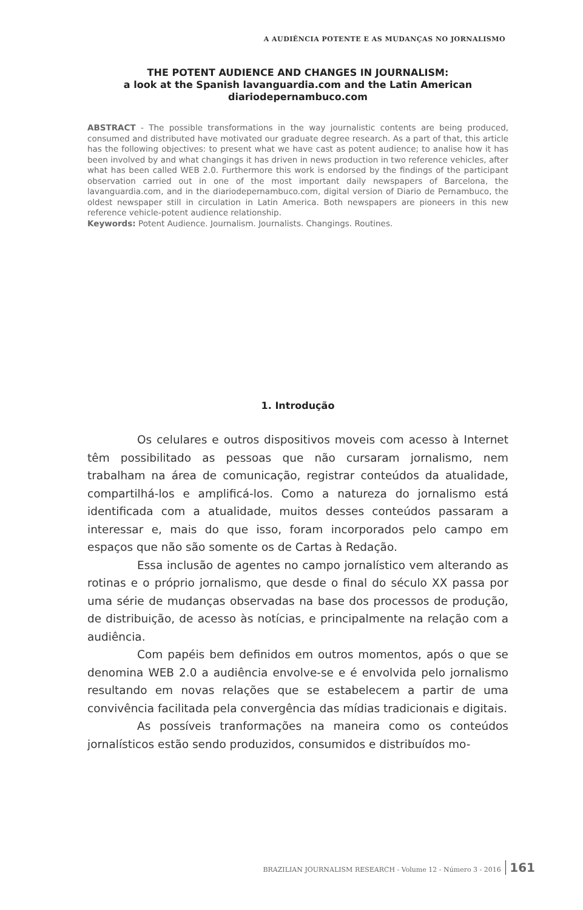A AUDIÊNCIA POTENTE E AS MUDANÇAS NO JORNALISMO
THE POTENT AUDIENCE AND CHANGES IN JOURNALISM:
a look at the Spanish lavanguardia.com and the Latin American
diariodepernambuco.com
ABSTRACT - The possible transformations in the way journalistic contents are being produced, consumed and distributed have motivated our graduate degree research. As a part of that, this article has the following objectives: to present what we have cast as potent audience; to analise how it has been involved by and what changings it has driven in news production in two reference vehicles, after what has been called WEB 2.0. Furthermore this work is endorsed by the findings of the participant observation carried out in one of the most important daily newspapers of Barcelona, the lavanguardia.com, and in the diariodepernambuco.com, digital version of Diario de Pernambuco, the oldest newspaper still in circulation in Latin America. Both newspapers are pioneers in this new reference vehicle-potent audience relationship.
Keywords: Potent Audience. Journalism. Journalists. Changings. Routines.
1. Introdução
Os celulares e outros dispositivos moveis com acesso à Internet têm possibilitado as pessoas que não cursaram jornalismo, nem trabalham na área de comunicação, registrar conteúdos da atualidade, compartilhá-los e amplificá-los. Como a natureza do jornalismo está identificada com a atualidade, muitos desses conteúdos passaram a interessar e, mais do que isso, foram incorporados pelo campo em espaços que não são somente os de Cartas à Redação.
Essa inclusão de agentes no campo jornalístico vem alterando as rotinas e o próprio jornalismo, que desde o final do século XX passa por uma série de mudanças observadas na base dos processos de produção, de distribuição, de acesso às notícias, e principalmente na relação com a audiência.
Com papéis bem definidos em outros momentos, após o que se denomina WEB 2.0 a audiência envolve-se e é envolvida pelo jornalismo resultando em novas relações que se estabelecem a partir de uma convivência facilitada pela convergência das mídias tradicionais e digitais.
As possíveis tranformações na maneira como os conteúdos jornalísticos estão sendo produzidos, consumidos e distribuídos mo-
BRAZILIAN JOURNALISM RESEARCH - Volume 12 - Número 3 - 2016 161